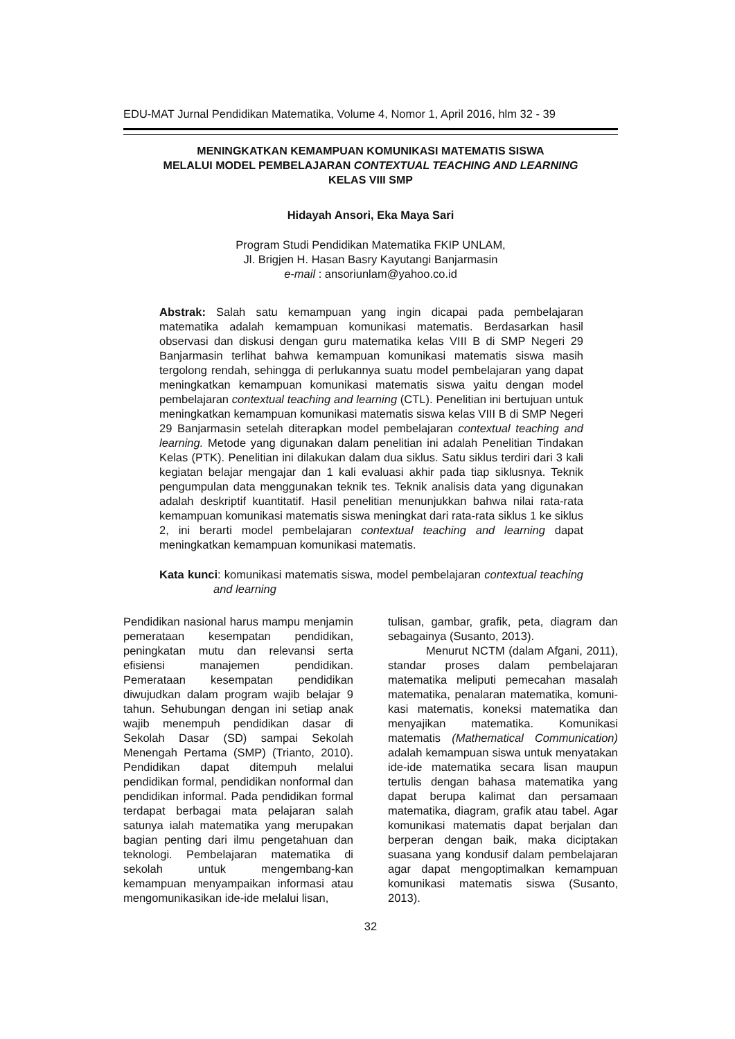EDU-MAT Jurnal Pendidikan Matematika, Volume 4, Nomor 1, April 2016, hlm 32 - 39
MENINGKATKAN KEMAMPUAN KOMUNIKASI MATEMATIS SISWA
MELALUI MODEL PEMBELAJARAN CONTEXTUAL TEACHING AND LEARNING
KELAS VIII SMP
Hidayah Ansori, Eka Maya Sari
Program Studi Pendidikan Matematika FKIP UNLAM,
Jl. Brigjen H. Hasan Basry Kayutangi Banjarmasin
e-mail : ansoriunlam@yahoo.co.id
Abstrak: Salah satu kemampuan yang ingin dicapai pada pembelajaran matematika adalah kemampuan komunikasi matematis. Berdasarkan hasil observasi dan diskusi dengan guru matematika kelas VIII B di SMP Negeri 29 Banjarmasin terlihat bahwa kemampuan komunikasi matematis siswa masih tergolong rendah, sehingga di perlukannya suatu model pembelajaran yang dapat meningkatkan kemampuan komunikasi matematis siswa yaitu dengan model pembelajaran contextual teaching and learning (CTL). Penelitian ini bertujuan untuk meningkatkan kemampuan komunikasi matematis siswa kelas VIII B di SMP Negeri 29 Banjarmasin setelah diterapkan model pembelajaran contextual teaching and learning. Metode yang digunakan dalam penelitian ini adalah Penelitian Tindakan Kelas (PTK). Penelitian ini dilakukan dalam dua siklus. Satu siklus terdiri dari 3 kali kegiatan belajar mengajar dan 1 kali evaluasi akhir pada tiap siklusnya. Teknik pengumpulan data menggunakan teknik tes. Teknik analisis data yang digunakan adalah deskriptif kuantitatif. Hasil penelitian menunjukkan bahwa nilai rata-rata kemampuan komunikasi matematis siswa meningkat dari rata-rata siklus 1 ke siklus 2, ini berarti model pembelajaran contextual teaching and learning dapat meningkatkan kemampuan komunikasi matematis.
Kata kunci: komunikasi matematis siswa, model pembelajaran contextual teaching and learning
Pendidikan nasional harus mampu menjamin pemerataan kesempatan pendidikan, peningkatan mutu dan relevansi serta efisiensi manajemen pendidikan. Pemerataan kesempatan pendidikan diwujudkan dalam program wajib belajar 9 tahun. Sehubungan dengan ini setiap anak wajib menempuh pendidikan dasar di Sekolah Dasar (SD) sampai Sekolah Menengah Pertama (SMP) (Trianto, 2010). Pendidikan dapat ditempuh melalui pendidikan formal, pendidikan nonformal dan pendidikan informal. Pada pendidikan formal terdapat berbagai mata pelajaran salah satunya ialah matematika yang merupakan bagian penting dari ilmu pengetahuan dan teknologi. Pembelajaran matematika di sekolah untuk mengembang-kan kemampuan menyampaikan informasi atau mengomunikasikan ide-ide melalui lisan,
tulisan, gambar, grafik, peta, diagram dan sebagainya (Susanto, 2013).
Menurut NCTM (dalam Afgani, 2011), standar proses dalam pembelajaran matematika meliputi pemecahan masalah matematika, penalaran matematika, komuni-kasi matematis, koneksi matematika dan menyajikan matematika. Komunikasi matematis (Mathematical Communication) adalah kemampuan siswa untuk menyatakan ide-ide matematika secara lisan maupun tertulis dengan bahasa matematika yang dapat berupa kalimat dan persamaan matematika, diagram, grafik atau tabel. Agar komunikasi matematis dapat berjalan dan berperan dengan baik, maka diciptakan suasana yang kondusif dalam pembelajaran agar dapat mengoptimalkan kemampuan komunikasi matematis siswa (Susanto, 2013).
32